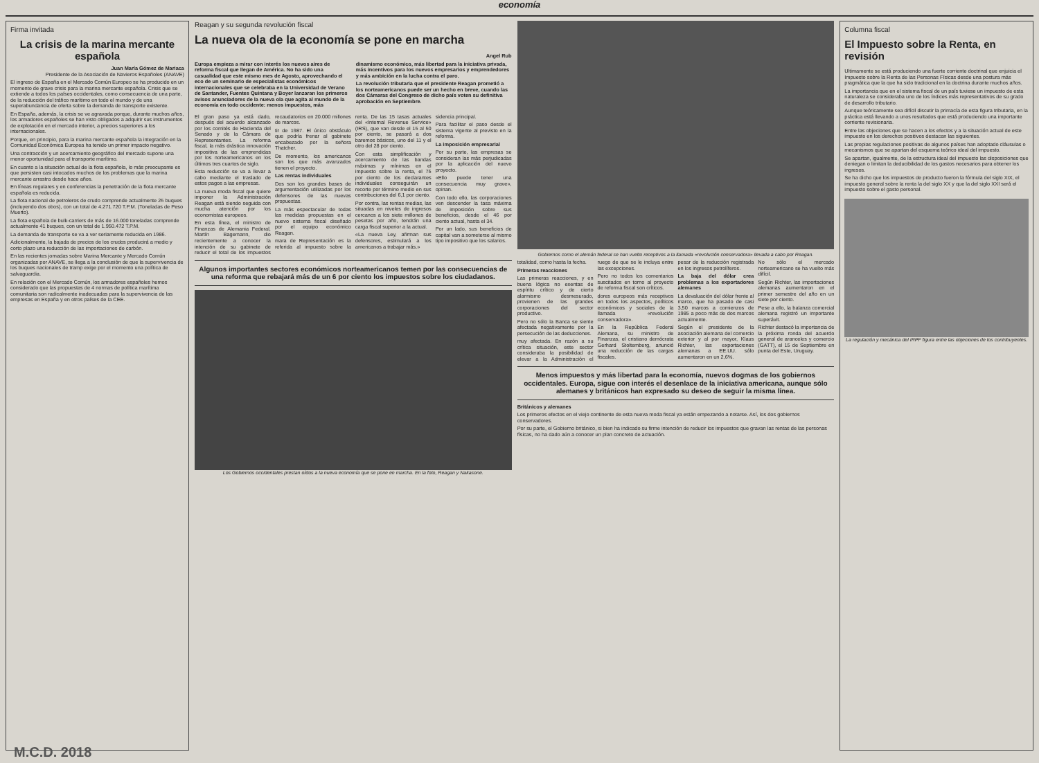economía
Firma invitada
La crisis de la marina mercante española
Juan María Gómez de Mariaca
Presidente de la Asociación de Navieros Españoles (ANAVE)
El ingreso de España en el Mercado Común Europeo se ha producido en un momento de grave crisis para la marina mercante española. Crisis que se extiende a todos los países occidentales, como consecuencia de una parte, de la reducción del tráfico marítimo en todo el mundo y de una superabundancia de oferta sobre la demanda de transporte existente.
En España, además, la crisis se ve agravada porque, durante muchos años, los armadores españoles se han visto obligados a adquirir sus instrumentos de explotación en el mercado interior, a precios superiores a los internacionales.
Porque, en principio, para la marina mercante española la integración en la Comunidad Económica Europea ha tenido un primer impacto negativo.
Una contracción y un acercamiento geográfico del mercado supone una menor oportunidad para el transporte marítimo.
En cuanto a la situación actual de la flota española, lo más preocupante es que persisten casi intocados muchos de los problemas que la marina mercante arrastra desde hace años.
En líneas regulares y en conferencias la penetración de la flota mercante española es reducida.
La flota nacional de petroleros de crudo comprende actualmente 25 buques (incluyendo dos obos), con un total de 4.271.720 T.P.M. (Toneladas de Peso Muerto).
La flota española de bulk-carriers de más de 16.000 toneladas comprende actualmente 41 buques, con un total de 1.950.472 T.P.M.
La demanda de transporte se va a ver seriamente reducida en 1986.
Adicionalmente, la bajada de precios de los crudos producirá a medio y corto plazo una reducción de las importaciones de carbón.
En las recientes jornadas sobre Marina Mercante y Mercado Común organizadas por ANAVE, se llega a la conclusión de que la supervivencia de los buques nacionales de tramp exige por el momento una política de salvaguardia.
En relación con el Mercado Común, los armadores españoles hemos considerado que las propuestas de 4 normas de política marítima comunitaria son radicalmente inadecuadas para la supervivencia de las empresas en España y en otros países de la CEE.
Reagan y su segunda revolución fiscal
La nueva ola de la economía se pone en marcha
Angel Rub
Europa empieza a mirar con interés los nuevos aires de reforma fiscal que llegan de América. No ha sido una casualidad que este mismo mes de Agosto, aprovechando el eco de un seminario de especialistas económicos internacionales que se celebraba en la Universidad de Verano de Santander, Fuentes Quintana y Boyer lanzaran los primeros avisos anunciadores de la nueva ola que agita al mundo de la economía en todo occidente: menos impuestos, más dinamismo económico, más libertad para la iniciativa privada, más incentivos para los nuevos empresarios y emprendedores y más ambición en la lucha contra el paro.
La revolución tributaria que el presidente Reagan prometió a los norteamericanos puede ser un hecho en breve, cuando las dos Cámaras del Congreso de dicho país voten su definitiva aprobación en Septiembre.
El gran paso ya está dado, después del acuerdo alcanzado por los comités de Hacienda del Senado y de la Cámara de Representantes. La reforma fiscal, la más drástica innovación impositiva de las emprendidas por los norteamericanos en los últimos tres cuartos de siglo.
Esta reducción se va a llevar a cabo mediante el traslado de estos pagos a las empresas.
La nueva moda fiscal que quiere imponer la Administración Reagan está siendo seguida con mucha atención por los economistas europeos.
En esta línea, el ministro de Finanzas de Alemania Federal, Martín Bagemann, dio recientemente a conocer la intención de su gabinete de reducir el total de los impuestos recaudatorios en 20.000 millones de marcos.
tir de 1987. El único obstáculo que podría frenar al gabinete encabezado por la señora Thatcher.
De momento, los americanos son los que más avanzados tienen el proyecto.
Las rentas individuales
Dos son los grandes bases de argumentación utilizadas por los defensores de las nuevas propuestas.
La más espectacular de todas las medidas propuestas en el nuevo sistema fiscal diseñado por el equipo económico Reagan.
mara de Representación es la referida al impuesto sobre la renta. De las 15 tasas actuales del «Internal Revenue Service» (IRS), que van desde el 15 al 50 por ciento, se pasará a dos baremos básicos, uno del 11 y el otro del 28 por ciento.
Con esta simplificación y acercamiento de las bandas máximas y mínimas en el impuesto sobre la renta, el 75 por ciento de los declarantes individuales conseguirán un recorte por término medio en sus contribuciones del 6,1 por ciento.
Por contra, las rentas medias, las situadas en niveles de ingresos cercanos a los siete millones de pesetas por año, tendrán una carga fiscal superior a la actual.
«La nueva Ley, afirman sus defensores, estimulará a los americanos a trabajar más.»
sidencia principal.
Para facilitar el paso desde el sistema vigente al previsto en la reforma.
La imposición empresarial
Por su parte, las empresas se consideran las más perjudicadas por la aplicación del nuevo proyecto.
«Ello puede tener una consecuencia muy grave», opinan.
Con todo ello, las corporaciones ven descender la tasa máxima de imposición sobre sus beneficios, desde el 46 por ciento actual, hasta el 34.
Por un lado, sus beneficios de capital van a someterse al mismo tipo impositivo que los salarios.
Algunos importantes sectores económicos norteamericanos temen por las consecuencias de una reforma que rebajará más de un 6 por ciento los impuestos sobre los ciudadanos.
Los Gobiernos occidentales prestan oídos a la nueva economía que se pone en marcha. En la foto, Reagan y Nakasone.
Gobiernos como el alemán federal se han vuelto receptivos a la llamada «revolución conservadora» llevada a cabo por Reagan.
totalidad, como hasta la fecha.
Primeras reacciones
Las primeras reacciones, y en buena lógica no exentas de espíritu crítico y de cierto alarmismo desmesurado, provienen de las grandes corporaciones del sector productivo.
Pero no sólo la Banca se siente afectada negativamente por la persecución de las deducciones.
muy afectada. En razón a su crítica situación, este sector consideraba la posibilidad de elevar a la Administración el ruego de que se le incluya entre las excepciones.
Pero no todos los comentarios suscitados en torno al proyecto de reforma fiscal son críticos.
dores europeos más receptivos en todos los aspectos, políticos económicos y sociales de la llamada «revolución conservadora».
En la República Federal Alemana, su ministro de Finanzas, el cristiano demócrata Gerhard Stoltemberg, anunció una reducción de las cargas fiscales.
pesar de la reducción registrada en los ingresos petrolíferos.
La baja del dólar crea problemas a los exportadores alemanes
La devaluación del dólar frente al marco, que ha pasado de casi 3,50 marcos a comienzos de 1985 a poco más de dos marcos actualmente.
Según el presidente de la asociación alemana del comercio exterior y al por mayor, Klaus Richter, las exportaciones alemanas a EE.UU. sólo aumentaron en un 2,6%.
No sólo el mercado norteamericano se ha vuelto más difícil.
Según Richter, las importaciones alemanas aumentaron en el primer semestre del año en un siete por ciento.
Pese a ello, la balanza comercial alemana registró un importante superávit.
Richter destacó la importancia de la próxima ronda del acuerdo general de aranceles y comercio (GATT), el 15 de Septiembre en punta del Este, Uruguay.
Menos impuestos y más libertad para la economía, nuevos dogmas de los gobiernos occidentales. Europa, sigue con interés el desenlace de la iniciativa americana, aunque sólo alemanes y británicos han expresado su deseo de seguir la misma línea.
Británicos y alemanes
Los primeros efectos en el viejo continente de esta nueva moda fiscal ya están empezando a notarse. Así, los dos gobiernos conservadores.
Por su parte, el Gobierno británico, si bien ha indicado su firme intención de reducir los impuestos que gravan las rentas de las personas físicas, no ha dado aún a conocer un plan concreto de actuación.
Columna fiscal
El Impuesto sobre la Renta, en revisión
Ultimamente se está produciendo una fuerte corriente doctrinal que enjuicia el Impuesto sobre la Renta de las Personas Físicas desde una postura más pragmática que la que ha sido tradicional en la doctrina durante muchos años.
La importancia que en el sistema fiscal de un país tuviese un impuesto de esta naturaleza se consideraba uno de los índices más representativos de su grado de desarrollo tributario.
Aunque teóricamente sea difícil discutir la primacía de esta figura tributaria, en la práctica está llevando a unos resultados que está produciendo una importante corriente revisionaria.
Entre las objeciones que se hacen a los efectos y a la situación actual de este impuesto en los derechos positivos destacan las siguientes.
Las propias regulaciones positivas de algunos países han adoptado cláusulas o mecanismos que se apartan del esquema teórico ideal del impuesto.
Se apartan, igualmente, de la estructura ideal del impuesto las disposiciones que deniegan o limitan la deducibilidad de los gastos necesarios para obtener los ingresos.
Se ha dicho que los impuestos de producto fueron la fórmula del siglo XIX, el impuesto general sobre la renta la del siglo XX y que la del siglo XXI será el impuesto sobre el gasto personal.
La regulación y mecánica del IRPF figura entre las objeciones de los contribuyentes.
M.C.D. 2018